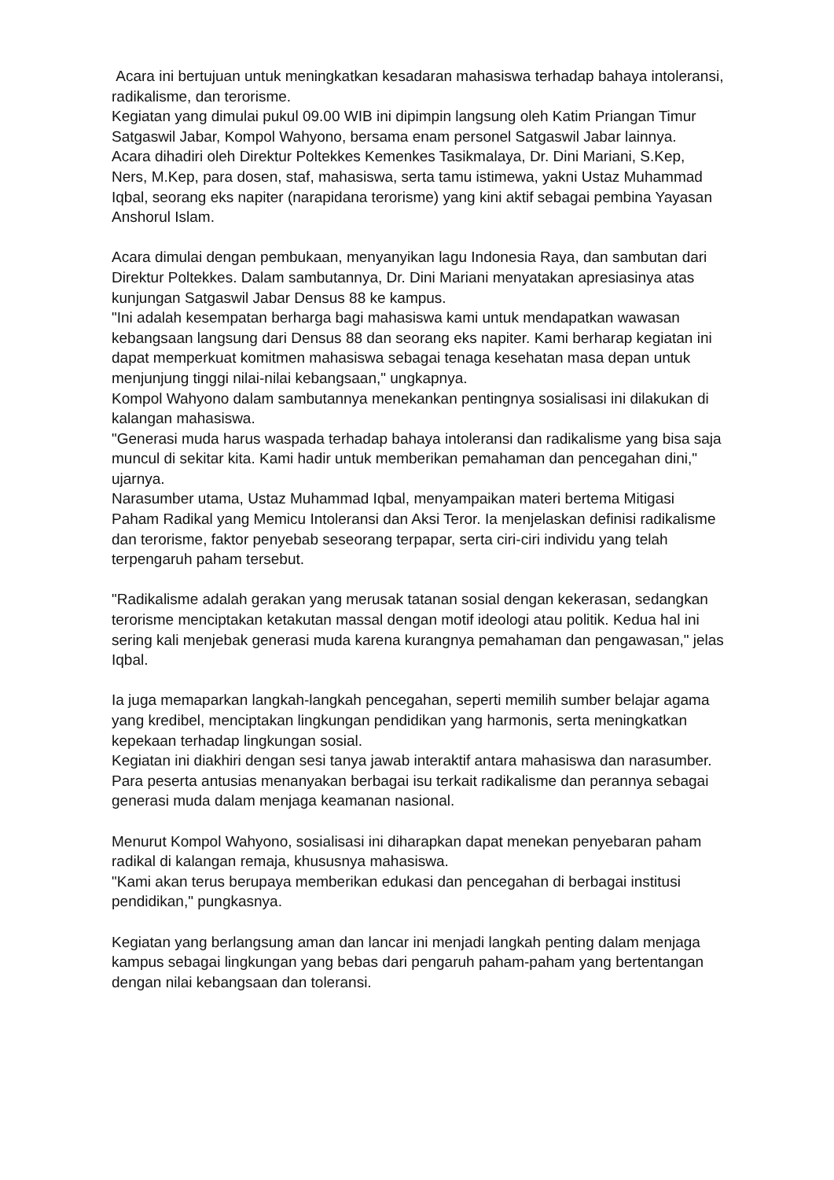Acara ini bertujuan untuk meningkatkan kesadaran mahasiswa terhadap bahaya intoleransi, radikalisme, dan terorisme.
Kegiatan yang dimulai pukul 09.00 WIB ini dipimpin langsung oleh Katim Priangan Timur Satgaswil Jabar, Kompol Wahyono, bersama enam personel Satgaswil Jabar lainnya.
Acara dihadiri oleh Direktur Poltekkes Kemenkes Tasikmalaya, Dr. Dini Mariani, S.Kep, Ners, M.Kep, para dosen, staf, mahasiswa, serta tamu istimewa, yakni Ustaz Muhammad Iqbal, seorang eks napiter (narapidana terorisme) yang kini aktif sebagai pembina Yayasan Anshorul Islam.
Acara dimulai dengan pembukaan, menyanyikan lagu Indonesia Raya, dan sambutan dari Direktur Poltekkes. Dalam sambutannya, Dr. Dini Mariani menyatakan apresiasinya atas kunjungan Satgaswil Jabar Densus 88 ke kampus.
"Ini adalah kesempatan berharga bagi mahasiswa kami untuk mendapatkan wawasan kebangsaan langsung dari Densus 88 dan seorang eks napiter. Kami berharap kegiatan ini dapat memperkuat komitmen mahasiswa sebagai tenaga kesehatan masa depan untuk menjunjung tinggi nilai-nilai kebangsaan," ungkapnya.
Kompol Wahyono dalam sambutannya menekankan pentingnya sosialisasi ini dilakukan di kalangan mahasiswa.
"Generasi muda harus waspada terhadap bahaya intoleransi dan radikalisme yang bisa saja muncul di sekitar kita. Kami hadir untuk memberikan pemahaman dan pencegahan dini," ujarnya.
Narasumber utama, Ustaz Muhammad Iqbal, menyampaikan materi bertema Mitigasi Paham Radikal yang Memicu Intoleransi dan Aksi Teror. Ia menjelaskan definisi radikalisme dan terorisme, faktor penyebab seseorang terpapar, serta ciri-ciri individu yang telah terpengaruh paham tersebut.
"Radikalisme adalah gerakan yang merusak tatanan sosial dengan kekerasan, sedangkan terorisme menciptakan ketakutan massal dengan motif ideologi atau politik. Kedua hal ini sering kali menjebak generasi muda karena kurangnya pemahaman dan pengawasan," jelas Iqbal.
Ia juga memaparkan langkah-langkah pencegahan, seperti memilih sumber belajar agama yang kredibel, menciptakan lingkungan pendidikan yang harmonis, serta meningkatkan kepekaan terhadap lingkungan sosial.
Kegiatan ini diakhiri dengan sesi tanya jawab interaktif antara mahasiswa dan narasumber. Para peserta antusias menanyakan berbagai isu terkait radikalisme dan perannya sebagai generasi muda dalam menjaga keamanan nasional.
Menurut Kompol Wahyono, sosialisasi ini diharapkan dapat menekan penyebaran paham radikal di kalangan remaja, khususnya mahasiswa.
"Kami akan terus berupaya memberikan edukasi dan pencegahan di berbagai institusi pendidikan," pungkasnya.
Kegiatan yang berlangsung aman dan lancar ini menjadi langkah penting dalam menjaga kampus sebagai lingkungan yang bebas dari pengaruh paham-paham yang bertentangan dengan nilai kebangsaan dan toleransi.